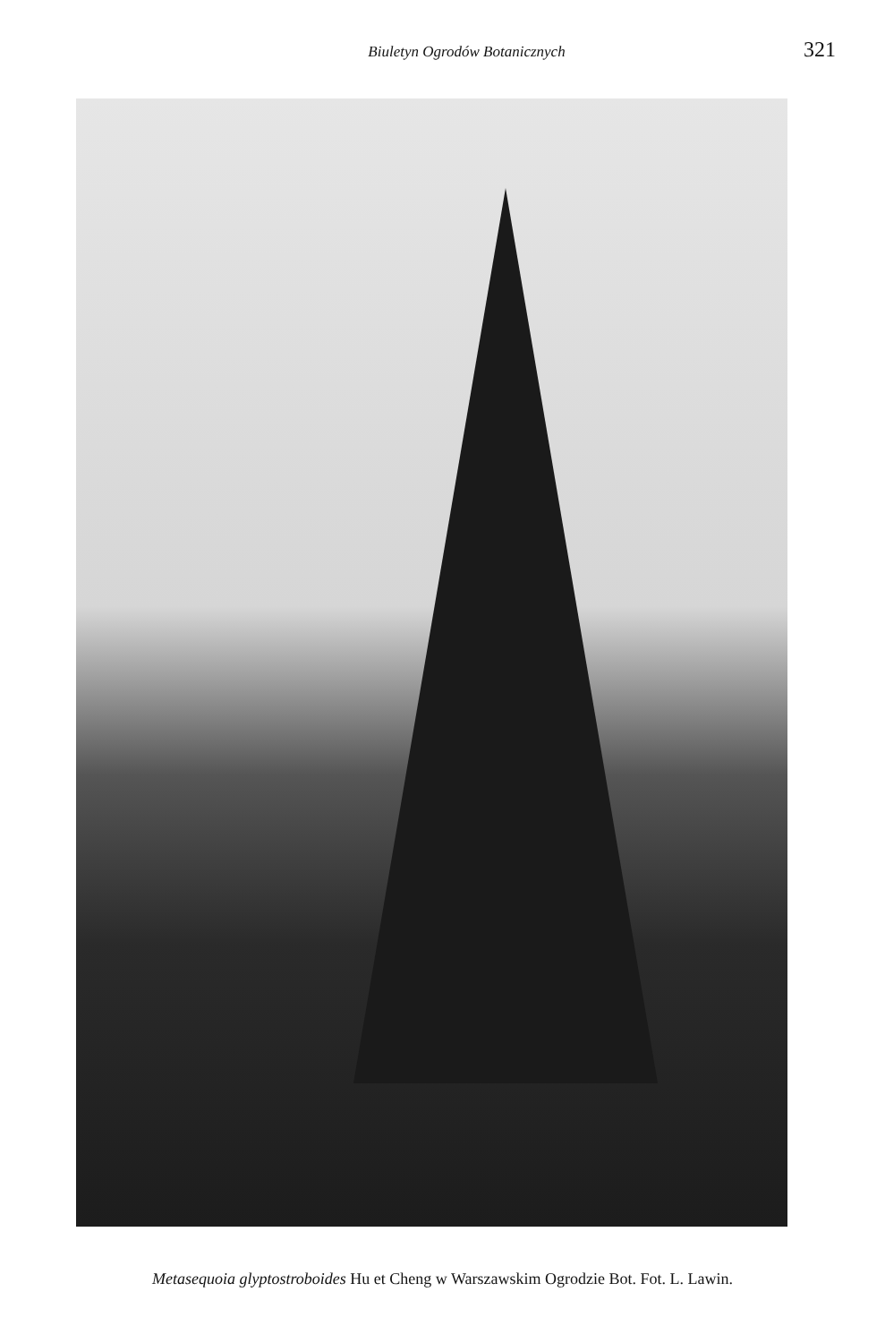Biuletyn Ogrodów Botanicznych 321
Metasequoia glyptostroboides Hu et Cheng w Warszawskim Ogrodzie Bot. Fot. L. Lawin.